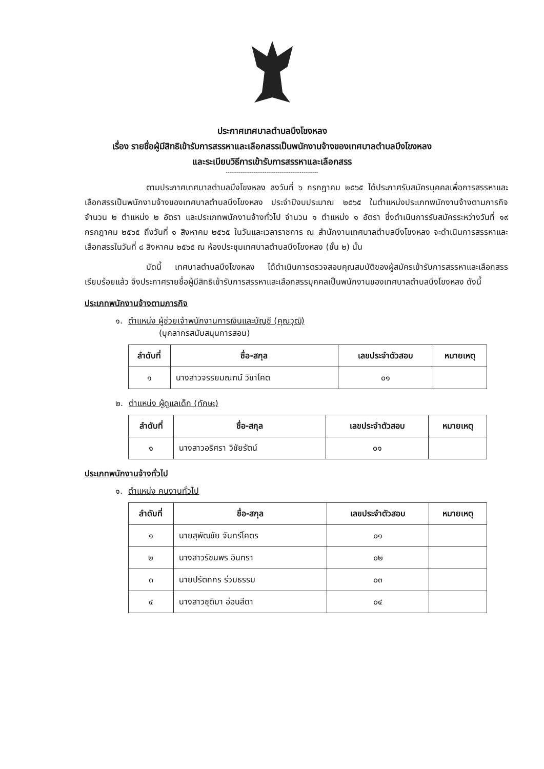ประกาศเทศบาลตำบลบึงโขงหลง
เรื่อง รายชื่อผู้มีสิทธิเข้ารับการสรรหาและเลือกสรรเป็นพนักงานจ้างของเทศบาลตำบลบึงโขงหลง
และระเบียบวิธีการเข้ารับการสรรหาและเลือกสรร
--------------------------------------------------
ตามประกาศเทศบาลตำบลบึงโขงหลง ลงวันที่ ๖ กรกฎาคม ๒๕๖๕ ได้ประกาศรับสมัครบุคคลเพื่อการสรรหาและเลือกสรรเป็นพนักงานจ้างของเทศบาลตำบลบึงโขงหลง ประจำปีงบประมาณ ๒๕๖๕ ในตำแหน่งประเภทพนักงานจ้างตามภารกิจ จำนวน ๒ ตำแหน่ง ๒ อัตรา และประเภทพนักงานจ้างทั่วไป จำนวน ๑ ตำแหน่ง ๑ อัตรา ซึ่งดำเนินการรับสมัครระหว่างวันที่ ๑๙ กรกฎาคม ๒๕๖๕ ถึงวันที่ ๑ สิงหาคม ๒๕๖๕ ในวันและเวลาราชการ ณ สำนักงานเทศบาลตำบลบึงโขงหลง จะดำเนินการสรรหาและเลือกสรรในวันที่ ๘ สิงหาคม ๒๕๖๕ ณ ห้องประชุมเทศบาลตำบลบึงโขงหลง (ชั้น ๒) นั้น
บัดนี้ เทศบาลตำบลบึงโขงหลง ได้ดำเนินการตรวจสอบคุณสมบัติของผู้สมัครเข้ารับการสรรหาและเลือกสรรเรียบร้อยแล้ว จึงประกาศรายชื่อผู้มีสิทธิเข้ารับการสรรหาและเลือกสรรบุคคลเป็นพนักงานของเทศบาลตำบลบึงโขงหลง ดังนี้
ประเภทพนักงานจ้างตามภารกิจ
๑. ตำแหน่ง ผู้ช่วยเจ้าพนักงานการเงินและบัญชี (คุณวุฒิ)
(บุคลากรสนับสนุนการสอน)
| ลำดับที่ | ชื่อ-สกุล | เลขประจำตัวสอบ | หมายเหตุ |
| --- | --- | --- | --- |
| ๑ | นางสาวจรรยมณฑน์ วิชาโคต | ๐๑ | |
๒. ตำแหน่ง ผู้ดูแลเด็ก (ทักษะ)
| ลำดับที่ | ชื่อ-สกุล | เลขประจำตัวสอบ | หมายเหตุ |
| --- | --- | --- | --- |
| ๑ | นางสาวอริศรา วิชัยรัตน์ | ๐๑ | |
ประเภทพนักงานจ้างทั่วไป
๑. ตำแหน่ง คนงานทั่วไป
| ลำดับที่ | ชื่อ-สกุล | เลขประจำตัวสอบ | หมายเหตุ |
| --- | --- | --- | --- |
| ๑ | นายสุพัฒชัย จันทร์โคตร | ๐๑ | |
| ๒ | นางสาวรัชนพร อินทรา | ๐๒ | |
| ๓ | นายปรัตถกร ร่วมธรรม | ๐๓ | |
| ๔ | นางสาวชุติมา อ่อนสีดา | ๐๔ | |